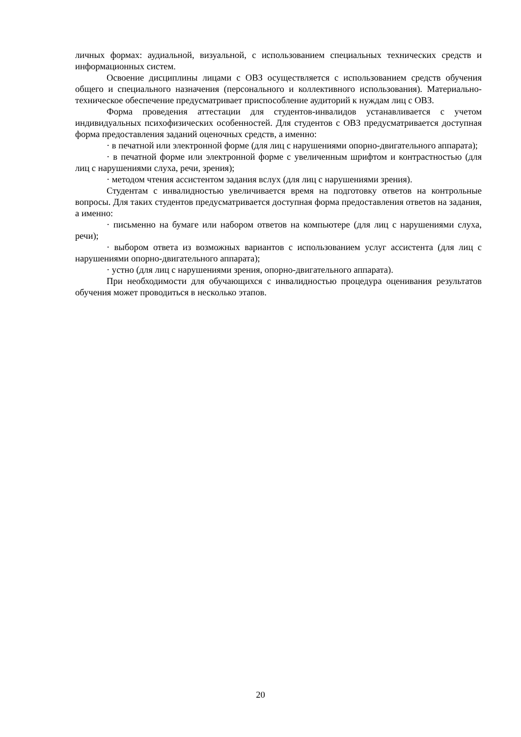личных формах: аудиальной, визуальной, с использованием специальных технических средств и информационных систем.
Освоение дисциплины лицами с ОВЗ осуществляется с использованием средств обучения общего и специального назначения (персонального и коллективного использования). Материально-техническое обеспечение предусматривает приспособление аудиторий к нуждам лиц с ОВЗ.
Форма проведения аттестации для студентов-инвалидов устанавливается с учетом индивидуальных психофизических особенностей. Для студентов с ОВЗ предусматривается доступная форма предоставления заданий оценочных средств, а именно:
· в печатной или электронной форме (для лиц с нарушениями опорно-двигательного аппарата);
· в печатной форме или электронной форме с увеличенным шрифтом и контрастностью (для лиц с нарушениями слуха, речи, зрения);
· методом чтения ассистентом задания вслух (для лиц с нарушениями зрения).
Студентам с инвалидностью увеличивается время на подготовку ответов на контрольные вопросы. Для таких студентов предусматривается доступная форма предоставления ответов на задания, а именно:
· письменно на бумаге или набором ответов на компьютере (для лиц с нарушениями слуха, речи);
· выбором ответа из возможных вариантов с использованием услуг ассистента (для лиц с нарушениями опорно-двигательного аппарата);
· устно (для лиц с нарушениями зрения, опорно-двигательного аппарата).
При необходимости для обучающихся с инвалидностью процедура оценивания результатов обучения может проводиться в несколько этапов.
20